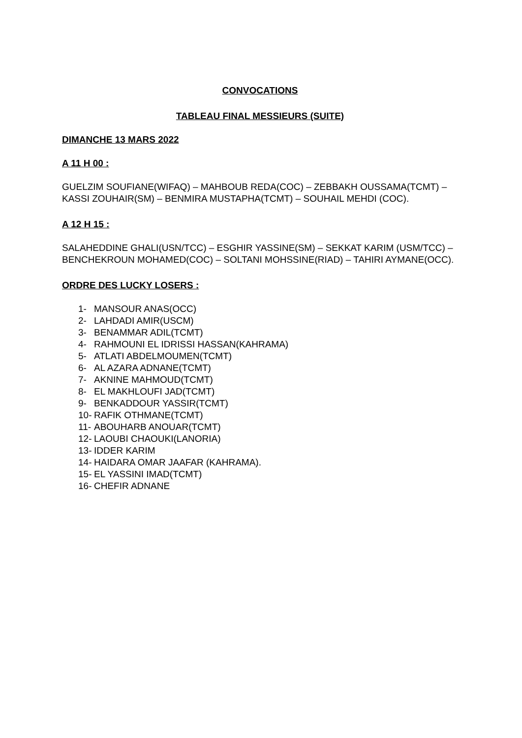CONVOCATIONS
TABLEAU FINAL MESSIEURS (SUITE)
DIMANCHE 13 MARS 2022
A 11 H 00 :
GUELZIM SOUFIANE(WIFAQ) – MAHBOUB REDA(COC) – ZEBBAKH OUSSAMA(TCMT) – KASSI ZOUHAIR(SM) – BENMIRA MUSTAPHA(TCMT) – SOUHAIL MEHDI (COC).
A 12 H 15 :
SALAHEDDINE GHALI(USN/TCC) – ESGHIR YASSINE(SM) – SEKKAT KARIM (USM/TCC) – BENCHEKROUN MOHAMED(COC) – SOLTANI MOHSSINE(RIAD) – TAHIRI AYMANE(OCC).
ORDRE DES LUCKY LOSERS :
1- MANSOUR ANAS(OCC)
2- LAHDADI AMIR(USCM)
3- BENAMMAR ADIL(TCMT)
4- RAHMOUNI EL IDRISSI HASSAN(KAHRAMA)
5- ATLATI ABDELMOUMEN(TCMT)
6- AL AZARA ADNANE(TCMT)
7- AKNINE MAHMOUD(TCMT)
8- EL MAKHLOUFI JAD(TCMT)
9- BENKADDOUR YASSIR(TCMT)
10- RAFIK OTHMANE(TCMT)
11- ABOUHARB ANOUAR(TCMT)
12- LAOUBI CHAOUKI(LANORIA)
13- IDDER KARIM
14- HAIDARA OMAR JAAFAR (KAHRAMA).
15- EL YASSINI IMAD(TCMT)
16- CHEFIR ADNANE